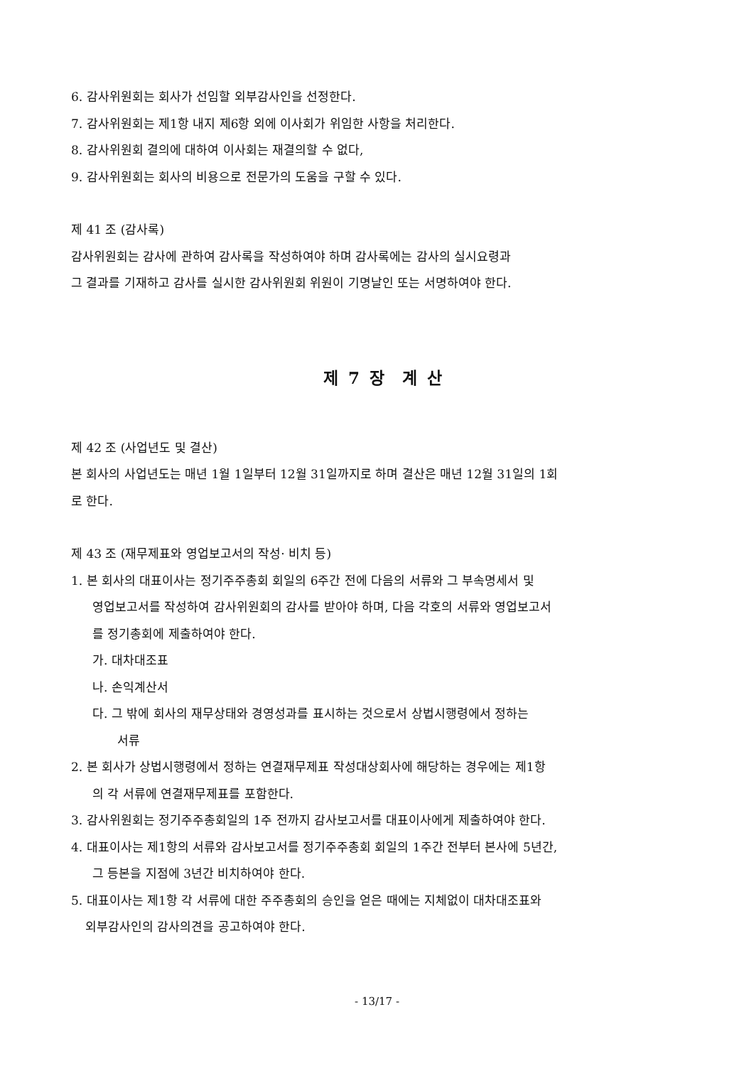6. 감사위원회는 회사가 선임할 외부감사인을 선정한다.
7. 감사위원회는 제1항 내지 제6항 외에 이사회가 위임한 사항을 처리한다.
8. 감사위원회 결의에 대하여 이사회는 재결의할 수 없다,
9. 감사위원회는 회사의 비용으로 전문가의 도움을 구할 수 있다.
제 41 조 (감사록)
감사위원회는 감사에 관하여 감사록을 작성하여야 하며 감사록에는 감사의 실시요령과
그 결과를 기재하고 감사를 실시한 감사위원회 위원이 기명날인 또는 서명하여야 한다.
제 7 장 계 산
제 42 조 (사업년도 및 결산)
본 회사의 사업년도는 매년 1월 1일부터 12월 31일까지로 하며 결산은 매년 12월 31일의 1회
로 한다.
제 43 조 (재무제표와 영업보고서의 작성· 비치 등)
1. 본 회사의 대표이사는 정기주주총회 회일의 6주간 전에 다음의 서류와 그 부속명세서 및
영업보고서를 작성하여 감사위원회의 감사를 받아야 하며, 다음 각호의 서류와 영업보고서
를 정기총회에 제출하여야 한다.
가. 대차대조표
나. 손익계산서
다. 그 밖에 회사의 재무상태와 경영성과를 표시하는 것으로서 상법시행령에서 정하는
서류
2. 본 회사가 상법시행령에서 정하는 연결재무제표 작성대상회사에 해당하는 경우에는 제1항
의 각 서류에 연결재무제표를 포함한다.
3. 감사위원회는 정기주주총회일의 1주 전까지 감사보고서를 대표이사에게 제출하여야 한다.
4. 대표이사는 제1항의 서류와 감사보고서를 정기주주총회 회일의 1주간 전부터 본사에 5년간,
그 등본을 지점에 3년간 비치하여야 한다.
5. 대표이사는 제1항 각 서류에 대한 주주총회의 승인을 얻은 때에는 지체없이 대차대조표와
외부감사인의 감사의견을 공고하여야 한다.
- 13/17 -